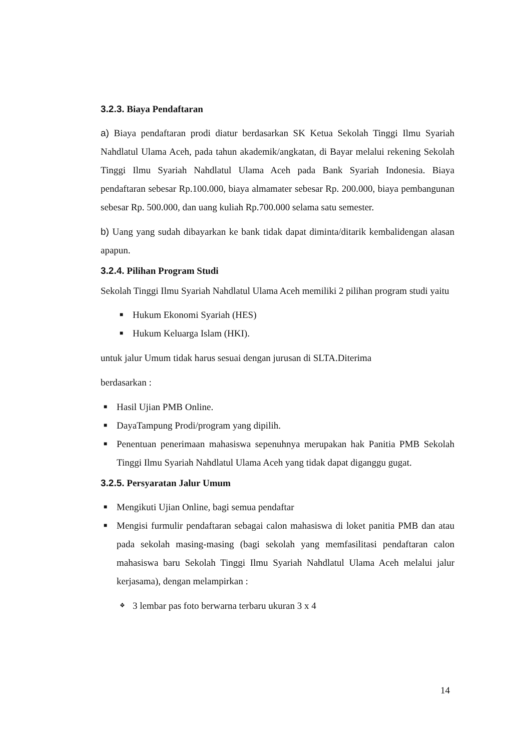3.2.3. Biaya Pendaftaran
a) Biaya pendaftaran prodi diatur berdasarkan SK Ketua Sekolah Tinggi Ilmu Syariah Nahdlatul Ulama Aceh, pada tahun akademik/angkatan, di Bayar melalui rekening Sekolah Tinggi Ilmu Syariah Nahdlatul Ulama Aceh pada Bank Syariah Indonesia. Biaya pendaftaran sebesar Rp.100.000, biaya almamater sebesar Rp. 200.000, biaya pembangunan sebesar Rp. 500.000, dan uang kuliah Rp.700.000 selama satu semester.
b) Uang yang sudah dibayarkan ke bank tidak dapat diminta/ditarik kembalidengan alasan apapun.
3.2.4. Pilihan Program Studi
Sekolah Tinggi Ilmu Syariah Nahdlatul Ulama Aceh memiliki 2 pilihan program studi yaitu
■ Hukum Ekonomi Syariah (HES)
■ Hukum Keluarga Islam (HKI).
untuk jalur Umum tidak harus sesuai dengan jurusan di SLTA.Diterima
berdasarkan :
■ Hasil Ujian PMB Online.
■ DayaTampung Prodi/program yang dipilih.
■ Penentuan penerimaan mahasiswa sepenuhnya merupakan hak Panitia PMB Sekolah Tinggi Ilmu Syariah Nahdlatul Ulama Aceh yang tidak dapat diganggu gugat.
3.2.5. Persyaratan Jalur Umum
■ Mengikuti Ujian Online, bagi semua pendaftar
■ Mengisi furmulir pendaftaran sebagai calon mahasiswa di loket panitia PMB dan atau pada sekolah masing-masing (bagi sekolah yang memfasilitasi pendaftaran calon mahasiswa baru Sekolah Tinggi Ilmu Syariah Nahdlatul Ulama Aceh melalui jalur kerjasama), dengan melampirkan :
❖ 3 lembar pas foto berwarna terbaru ukuran 3 x 4
14